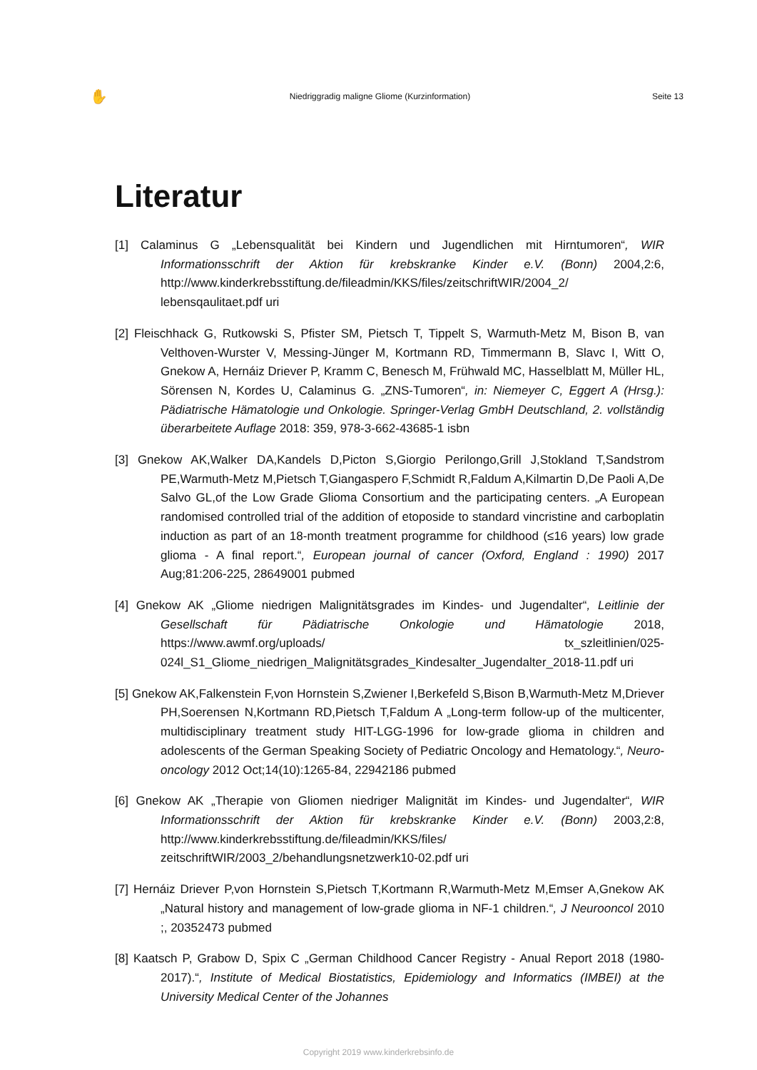✋ Niedriggradig maligne Gliome (Kurzinformation) Seite 13
Literatur
[1] Calaminus G „Lebensqualität bei Kindern und Jugendlichen mit Hirntumoren“, WIR Informationsschrift der Aktion für krebskranke Kinder e.V. (Bonn) 2004,2:6, http://www.kinderkrebsstiftung.de/fileadmin/KKS/files/zeitschriftWIR/2004_2/ lebensqaulitaet.pdf uri
[2] Fleischhack G, Rutkowski S, Pfister SM, Pietsch T, Tippelt S, Warmuth-Metz M, Bison B, van Velthoven-Wurster V, Messing-Jünger M, Kortmann RD, Timmermann B, Slavc I, Witt O, Gnekow A, Hernáiz Driever P, Kramm C, Benesch M, Frühwald MC, Hasselblatt M, Müller HL, Sörensen N, Kordes U, Calaminus G. „ZNS-Tumoren“, in: Niemeyer C, Eggert A (Hrsg.): Pädiatrische Hämatologie und Onkologie. Springer-Verlag GmbH Deutschland, 2. vollständig überarbeitete Auflage 2018: 359, 978-3-662-43685-1 isbn
[3] Gnekow AK,Walker DA,Kandels D,Picton S,Giorgio Perilongo,Grill J,Stokland T,Sandstrom PE,Warmuth-Metz M,Pietsch T,Giangaspero F,Schmidt R,Faldum A,Kilmartin D,De Paoli A,De Salvo GL,of the Low Grade Glioma Consortium and the participating centers. „A European randomised controlled trial of the addition of etoposide to standard vincristine and carboplatin induction as part of an 18-month treatment programme for childhood (≤16 years) low grade glioma - A final report.“, European journal of cancer (Oxford, England : 1990) 2017 Aug;81:206-225, 28649001 pubmed
[4] Gnekow AK „Gliome niedrigen Malignitätsgrades im Kindes- und Jugendalter“, Leitlinie der Gesellschaft für Pädiatrische Onkologie und Hämatologie 2018, https://www.awmf.org/uploads/ tx_szleitlinien/025-024l_S1_Gliome_niedrigen_Malignitätsgrades_Kindesalter_Jugendalter_2018-11.pdf uri
[5] Gnekow AK,Falkenstein F,von Hornstein S,Zwiener I,Berkefeld S,Bison B,Warmuth-Metz M,Driever PH,Soerensen N,Kortmann RD,Pietsch T,Faldum A „Long-term follow-up of the multicenter, multidisciplinary treatment study HIT-LGG-1996 for low-grade glioma in children and adolescents of the German Speaking Society of Pediatric Oncology and Hematology.“, Neuro-oncology 2012 Oct;14(10):1265-84, 22942186 pubmed
[6] Gnekow AK „Therapie von Gliomen niedriger Malignität im Kindes- und Jugendalter“, WIR Informationsschrift der Aktion für krebskranke Kinder e.V. (Bonn) 2003,2:8, http://www.kinderkrebsstiftung.de/fileadmin/KKS/files/ zeitschriftWIR/2003_2/behandlungsnetzwerk10-02.pdf uri
[7] Hernáiz Driever P,von Hornstein S,Pietsch T,Kortmann R,Warmuth-Metz M,Emser A,Gnekow AK „Natural history and management of low-grade glioma in NF-1 children.“, J Neurooncol 2010 ;, 20352473 pubmed
[8] Kaatsch P, Grabow D, Spix C „German Childhood Cancer Registry - Anual Report 2018 (1980-2017).“, Institute of Medical Biostatistics, Epidemiology and Informatics (IMBEI) at the University Medical Center of the Johannes
Copyright 2019 www.kinderkrebsinfo.de